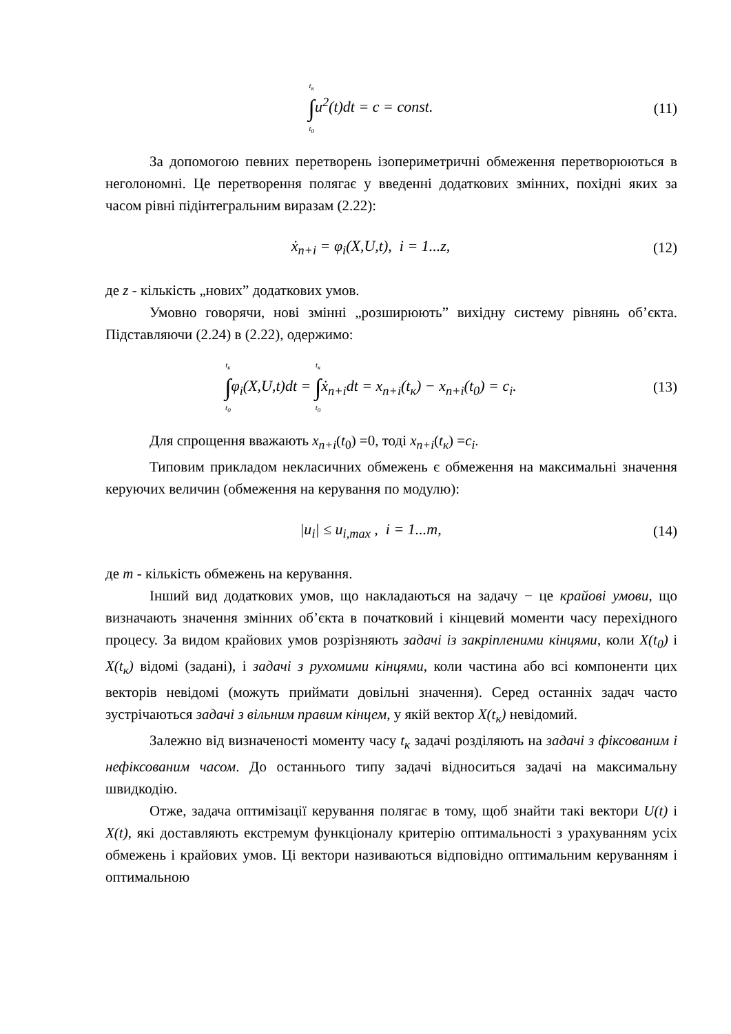t<sub>к</sub> ∫ t<sub>0</sub>u<sup>2</sup>(t)dt = c = const. (11)
За допомогою певних перетворень ізопериметричні обмеження перетворюються в неголономні. Це перетворення полягає у введенні додаткових змінних, похідні яких за часом рівні підінтегральним виразам (2.22):
ẋ<sub>n+i</sub> = φ<sub>i</sub>(X,U,t), i = 1...z, (12)
де z - кількість „нових” додаткових умов.
Умовно говорячи, нові змінні „розширюють” вихідну систему рівнянь об’єкта. Підставляючи (2.24) в (2.22), одержимо:
t<sub>к</sub> ∫ t<sub>0</sub>φ<sub>i</sub>(X,U,t)dt = t<sub>к</sub> ∫ t<sub>0</sub>ẋ<sub>n+i</sub>dt = x<sub>n+i</sub>(t<sub>к</sub>) − x<sub>n+i</sub>(t<sub>0</sub>) = c<sub>i</sub>.
(13)
Для спрощення вважають x<sub>n+i</sub>(t<sub>0</sub>) =0, тоді x<sub>n+i</sub>(t<sub>к</sub>) =c<sub>i</sub>.
Типовим прикладом некласичних обмежень є обмеження на максимальні значення керуючих величин (обмеження на керування по модулю):
|u<sub>i</sub>| ≤ u<sub>i,max</sub> , i = 1...m, (14)
де m - кількість обмежень на керування.
Інший вид додаткових умов, що накладаються на задачу − це крайові умови, що визначають значення змінних об’єкта в початковий і кінцевий моменти часу перехідного процесу. За видом крайових умов розрізняють задачі із закріпленими кінцями, коли X(t<sub>0</sub>) і X(t<sub>к</sub>) відомі (задані), і задачі з рухомими кінцями, коли частина або всі компоненти цих векторів невідомі (можуть приймати довільні значення). Серед останніх задач часто зустрічаються задачі з вільним правим кінцем, у якій вектор X(t<sub>к</sub>) невідомий.
Залежно від визначеності моменту часу t<sub>к</sub> задачі розділяють на задачі з фіксованим і нефіксованим часом. До останнього типу задачі відноситься задачі на максимальну швидкодію.
Отже, задача оптимізації керування полягає в тому, щоб знайти такі вектори U(t) і X(t), які доставляють екстремум функціоналу критерію оптимальності з урахуванням усіх обмежень і крайових умов. Ці вектори називаються відповідно оптимальним керуванням і оптимальною